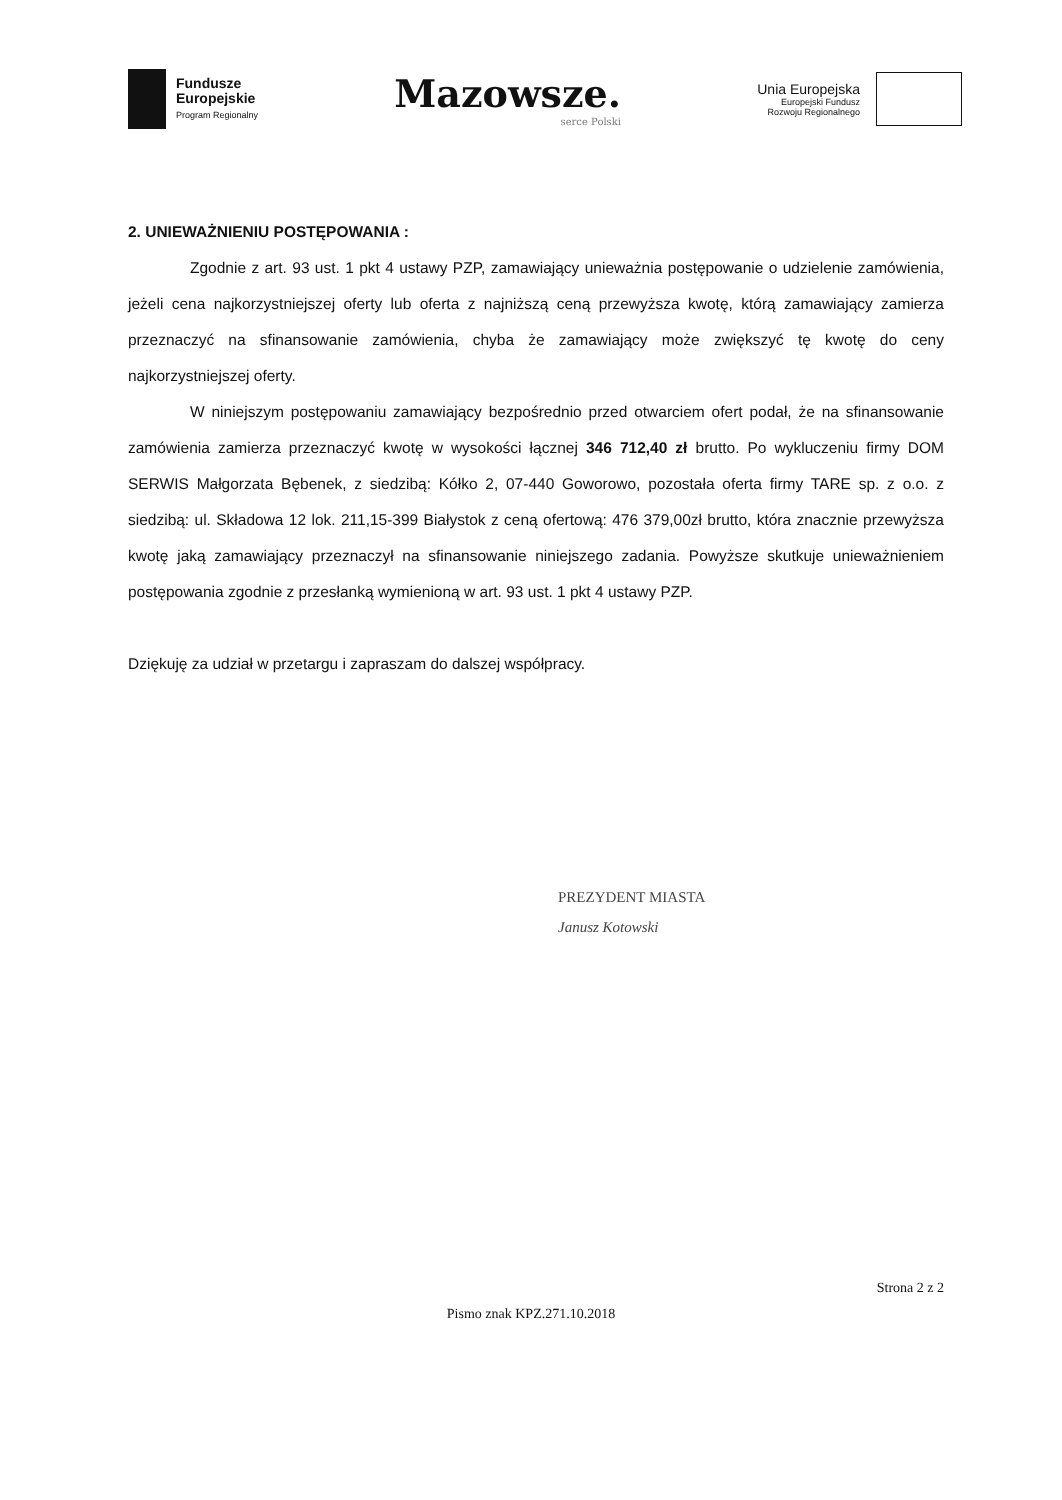Fundusze
Europejskie
Program Regionalny
Mazowsze.
serce Polski
Unia Europejska
Europejski Fundusz
Rozwoju Regionalnego
2. UNIEWAŻNIENIU POSTĘPOWANIA :
Zgodnie z art. 93 ust. 1 pkt 4 ustawy PZP, zamawiający unieważnia postępowanie o udzielenie zamówienia, jeżeli cena najkorzystniejszej oferty lub oferta z najniższą ceną przewyższa kwotę, którą zamawiający zamierza przeznaczyć na sfinansowanie zamówienia, chyba że zamawiający może zwiększyć tę kwotę do ceny najkorzystniejszej oferty.
W niniejszym postępowaniu zamawiający bezpośrednio przed otwarciem ofert podał, że na sfinansowanie zamówienia zamierza przeznaczyć kwotę w wysokości łącznej 346 712,40 zł brutto. Po wykluczeniu firmy DOM SERWIS Małgorzata Bębenek, z siedzibą: Kółko 2, 07-440 Goworowo, pozostała oferta firmy TARE sp. z o.o. z siedzibą: ul. Składowa 12 lok. 211,15-399 Białystok z ceną ofertową: 476 379,00zł brutto, która znacznie przewyższa kwotę jaką zamawiający przeznaczył na sfinansowanie niniejszego zadania. Powyższe skutkuje unieważnieniem postępowania zgodnie z przesłanką wymienioną w art. 93 ust. 1 pkt 4 ustawy PZP.
Dziękuję za udział w przetargu i zapraszam do dalszej współpracy.
PREZYDENT MIASTA
Janusz Kotowski
Strona 2 z 2
Pismo znak KPZ.271.10.2018